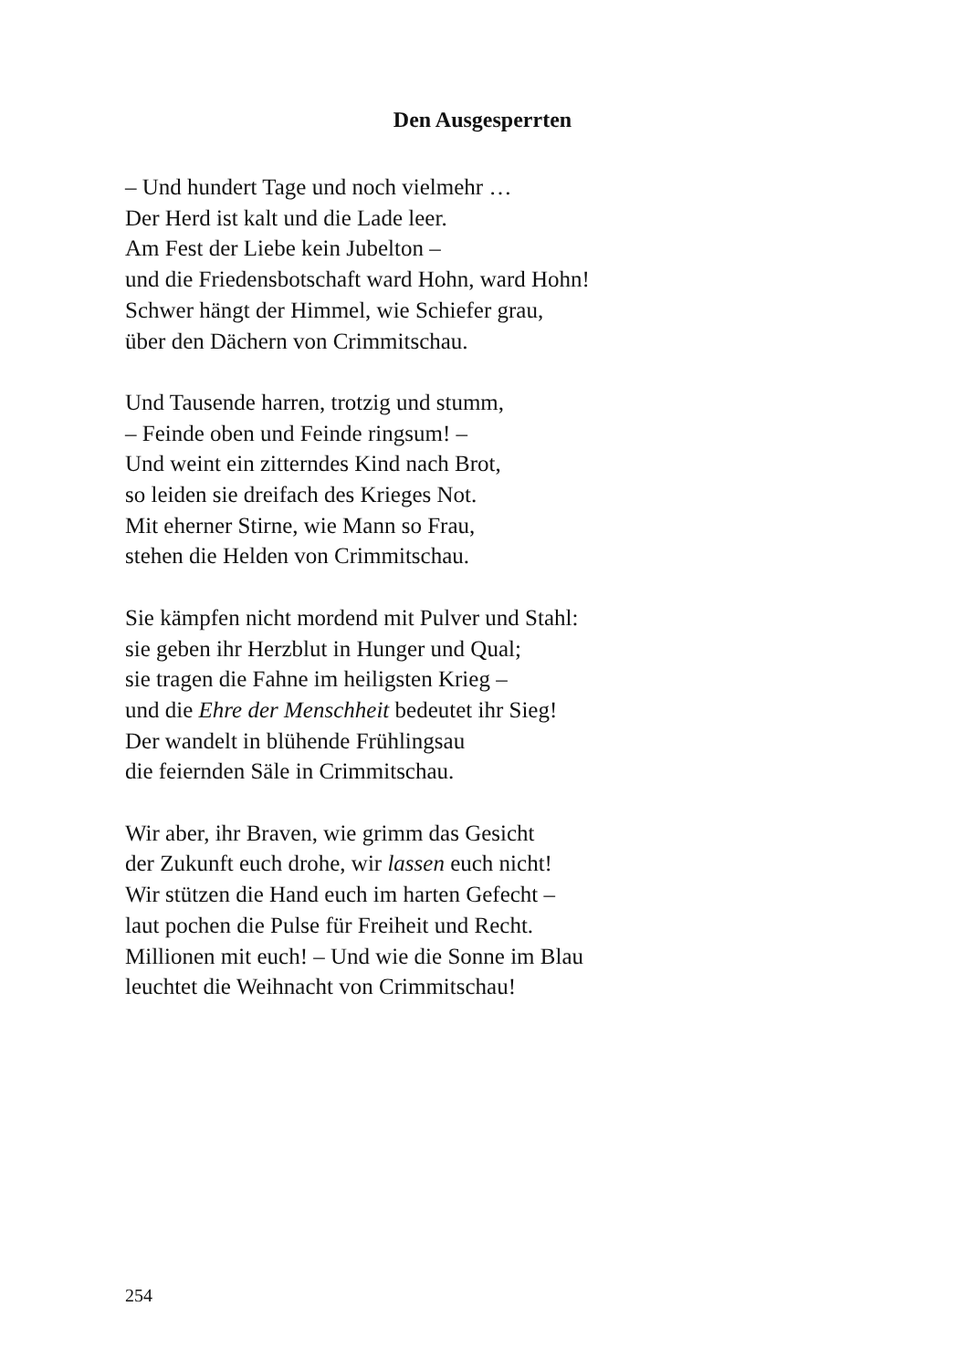Den Ausgesperrten
– Und hundert Tage und noch vielmehr …
Der Herd ist kalt und die Lade leer.
Am Fest der Liebe kein Jubelton –
und die Friedensbotschaft ward Hohn, ward Hohn!
Schwer hängt der Himmel, wie Schiefer grau,
über den Dächern von Crimmitschau.
Und Tausende harren, trotzig und stumm,
– Feinde oben und Feinde ringsum! –
Und weint ein zitterndes Kind nach Brot,
so leiden sie dreifach des Krieges Not.
Mit eherner Stirne, wie Mann so Frau,
stehen die Helden von Crimmitschau.
Sie kämpfen nicht mordend mit Pulver und Stahl:
sie geben ihr Herzblut in Hunger und Qual;
sie tragen die Fahne im heiligsten Krieg –
und die Ehre der Menschheit bedeutet ihr Sieg!
Der wandelt in blühende Frühlingsau
die feiernden Säle in Crimmitschau.
Wir aber, ihr Braven, wie grimm das Gesicht
der Zukunft euch drohe, wir lassen euch nicht!
Wir stützen die Hand euch im harten Gefecht –
laut pochen die Pulse für Freiheit und Recht.
Millionen mit euch! – Und wie die Sonne im Blau
leuchtet die Weihnacht von Crimmitschau!
254